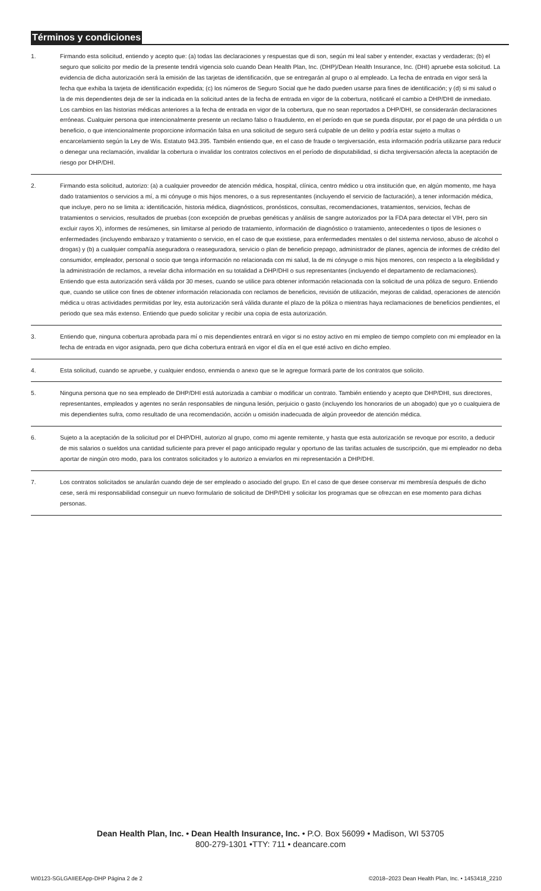Términos y condiciones
1. Firmando esta solicitud, entiendo y acepto que: (a) todas las declaraciones y respuestas que di son, según mi leal saber y entender, exactas y verdaderas; (b) el seguro que solicito por medio de la presente tendrá vigencia solo cuando Dean Health Plan, Inc. (DHP)/Dean Health Insurance, Inc. (DHI) apruebe esta solicitud. La evidencia de dicha autorización será la emisión de las tarjetas de identificación, que se entregarán al grupo o al empleado. La fecha de entrada en vigor será la fecha que exhiba la tarjeta de identificación expedida; (c) los números de Seguro Social que he dado pueden usarse para fines de identificación; y (d) si mi salud o la de mis dependientes deja de ser la indicada en la solicitud antes de la fecha de entrada en vigor de la cobertura, notificaré el cambio a DHP/DHI de inmediato. Los cambios en las historias médicas anteriores a la fecha de entrada en vigor de la cobertura, que no sean reportados a DHP/DHI, se considerarán declaraciones erróneas. Cualquier persona que intencionalmente presente un reclamo falso o fraudulento, en el período en que se pueda disputar, por el pago de una pérdida o un beneficio, o que intencionalmente proporcione información falsa en una solicitud de seguro será culpable de un delito y podría estar sujeto a multas o encarcelamiento según la Ley de Wis. Estatuto 943.395. También entiendo que, en el caso de fraude o tergiversación, esta información podría utilizarse para reducir o denegar una reclamación, invalidar la cobertura o invalidar los contratos colectivos en el período de disputabilidad, si dicha tergiversación afecta la aceptación de riesgo por DHP/DHI.
2. Firmando esta solicitud, autorizo: (a) a cualquier proveedor de atención médica, hospital, clínica, centro médico u otra institución que, en algún momento, me haya dado tratamientos o servicios a mí, a mi cónyuge o mis hijos menores, o a sus representantes (incluyendo el servicio de facturación), a tener información médica, que incluye, pero no se limita a: identificación, historia médica, diagnósticos, pronósticos, consultas, recomendaciones, tratamientos, servicios, fechas de tratamientos o servicios, resultados de pruebas (con excepción de pruebas genéticas y análisis de sangre autorizados por la FDA para detectar el VIH, pero sin excluir rayos X), informes de resúmenes, sin limitarse al periodo de tratamiento, información de diagnóstico o tratamiento, antecedentes o tipos de lesiones o enfermedades (incluyendo embarazo y tratamiento o servicio, en el caso de que existiese, para enfermedades mentales o del sistema nervioso, abuso de alcohol o drogas) y (b) a cualquier compañía aseguradora o reaseguradora, servicio o plan de beneficio prepago, administrador de planes, agencia de informes de crédito del consumidor, empleador, personal o socio que tenga información no relacionada con mi salud, la de mi cónyuge o mis hijos menores, con respecto a la elegibilidad y la administración de reclamos, a revelar dicha información en su totalidad a DHP/DHI o sus representantes (incluyendo el departamento de reclamaciones). Entiendo que esta autorización será válida por 30 meses, cuando se utilice para obtener información relacionada con la solicitud de una póliza de seguro. Entiendo que, cuando se utilice con fines de obtener información relacionada con reclamos de beneficios, revisión de utilización, mejoras de calidad, operaciones de atención médica u otras actividades permitidas por ley, esta autorización será válida durante el plazo de la póliza o mientras haya reclamaciones de beneficios pendientes, el periodo que sea más extenso. Entiendo que puedo solicitar y recibir una copia de esta autorización.
3. Entiendo que, ninguna cobertura aprobada para mí o mis dependientes entrará en vigor si no estoy activo en mi empleo de tiempo completo con mi empleador en la fecha de entrada en vigor asignada, pero que dicha cobertura entrará en vigor el día en el que esté activo en dicho empleo.
4. Esta solicitud, cuando se apruebe, y cualquier endoso, enmienda o anexo que se le agregue formará parte de los contratos que solicito.
5. Ninguna persona que no sea empleado de DHP/DHI está autorizada a cambiar o modificar un contrato. También entiendo y acepto que DHP/DHI, sus directores, representantes, empleados y agentes no serán responsables de ninguna lesión, perjuicio o gasto (incluyendo los honorarios de un abogado) que yo o cualquiera de mis dependientes sufra, como resultado de una recomendación, acción u omisión inadecuada de algún proveedor de atención médica.
6. Sujeto a la aceptación de la solicitud por el DHP/DHI, autorizo al grupo, como mi agente remitente, y hasta que esta autorización se revoque por escrito, a deducir de mis salarios o sueldos una cantidad suficiente para prever el pago anticipado regular y oportuno de las tarifas actuales de suscripción, que mi empleador no deba aportar de ningún otro modo, para los contratos solicitados y lo autorizo a enviarlos en mi representación a DHP/DHI.
7. Los contratos solicitados se anularán cuando deje de ser empleado o asociado del grupo. En el caso de que desee conservar mi membresía después de dicho cese, será mi responsabilidad conseguir un nuevo formulario de solicitud de DHP/DHI y solicitar los programas que se ofrezcan en ese momento para dichas personas.
Dean Health Plan, Inc. • Dean Health Insurance, Inc. • P.O. Box 56099 • Madison, WI 53705
800-279-1301 •TTY: 711 • deancare.com
WI0123-SGLGAIIEEApp-DHP Página 2 de 2 ©2018–2023 Dean Health Plan, Inc. • 1453418_2210